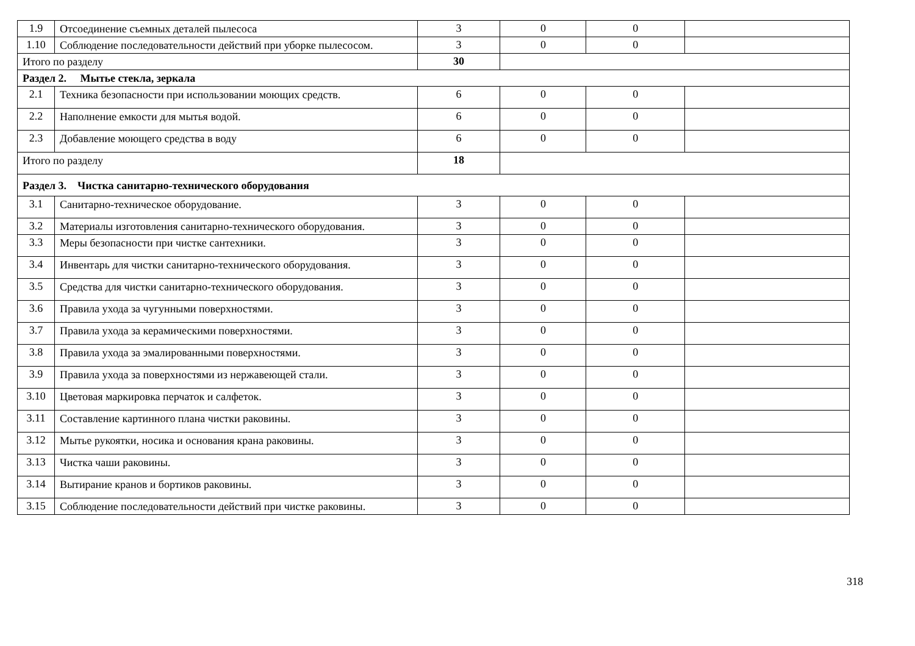| 1.9 | Отсоединение съемных деталей пылесоса | 3 | 0 | 0 | |
| 1.10 | Соблюдение последовательности действий при уборке пылесосом. | 3 | 0 | 0 | |
| Итого по разделу | | 30 | | | |
| Раздел 2. Мытье стекла, зеркала | | | | | |
| 2.1 | Техника безопасности при использовании моющих средств. | 6 | 0 | 0 | |
| 2.2 | Наполнение емкости для мытья водой. | 6 | 0 | 0 | |
| 2.3 | Добавление моющего средства в воду | 6 | 0 | 0 | |
| Итого по разделу | | 18 | | | |
| Раздел 3. Чистка санитарно-технического оборудования | | | | | |
| 3.1 | Санитарно-техническое оборудование. | 3 | 0 | 0 | |
| 3.2 | Материалы изготовления санитарно-технического оборудования. | 3 | 0 | 0 | |
| 3.3 | Меры безопасности при чистке сантехники. | 3 | 0 | 0 | |
| 3.4 | Инвентарь для чистки санитарно-технического оборудования. | 3 | 0 | 0 | |
| 3.5 | Средства для чистки санитарно-технического оборудования. | 3 | 0 | 0 | |
| 3.6 | Правила ухода за чугунными поверхностями. | 3 | 0 | 0 | |
| 3.7 | Правила ухода за керамическими поверхностями. | 3 | 0 | 0 | |
| 3.8 | Правила ухода за эмалированными поверхностями. | 3 | 0 | 0 | |
| 3.9 | Правила ухода за поверхностями из нержавеющей стали. | 3 | 0 | 0 | |
| 3.10 | Цветовая маркировка перчаток и салфеток. | 3 | 0 | 0 | |
| 3.11 | Составление картинного плана чистки раковины. | 3 | 0 | 0 | |
| 3.12 | Мытье рукоятки, носика и основания крана раковины. | 3 | 0 | 0 | |
| 3.13 | Чистка чаши раковины. | 3 | 0 | 0 | |
| 3.14 | Вытирание кранов и бортиков раковины. | 3 | 0 | 0 | |
| 3.15 | Соблюдение последовательности действий при чистке раковины. | 3 | 0 | 0 | |
318